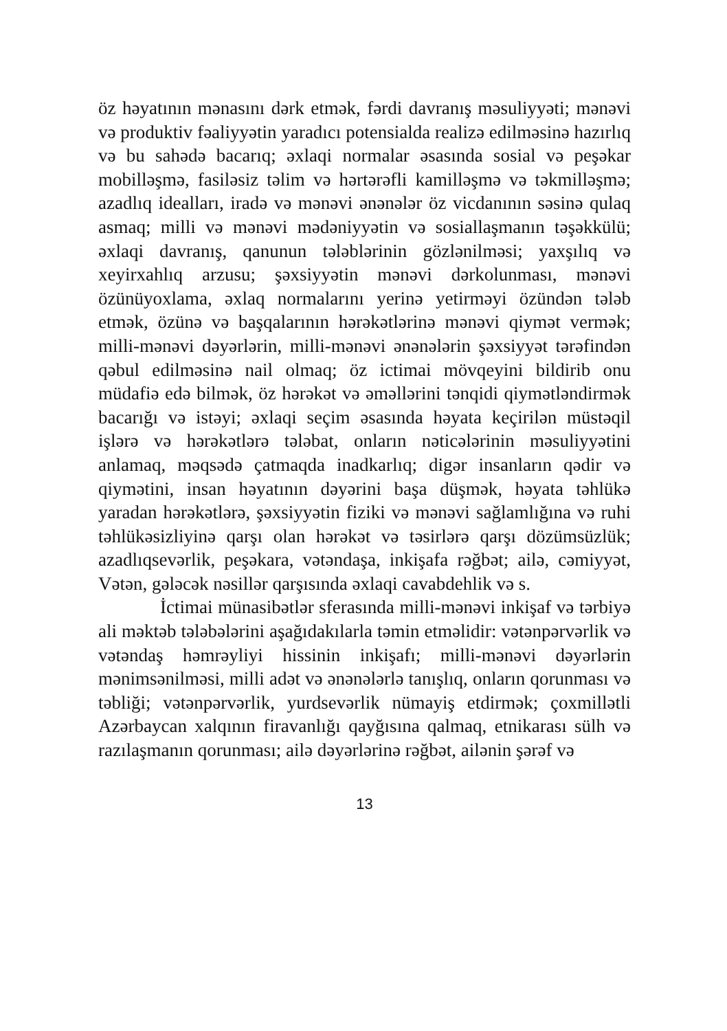öz həyatının mənasını dərk etmək, fərdi davranış məsuliyyəti; mənəvi və produktiv fəaliyyətin yaradıcı potensialda realizə edilməsinə hazırlıq və bu sahədə bacarıq; əxlaqi normalar əsasında sosial və peşəkar mobilləşmə, fasiləsiz təlim və hərtərəfli kamilləşmə və təkmilləşmə; azadlıq idealları, iradə və mənəvi ənənələr öz vicdanının səsinə qulaq asmaq; milli və mənəvi mədəniyyətin və sosiallaşmanın təşəkkülü; əxlaqi davranış, qanunun tələblərinin gözlənilməsi; yaxşılıq və xeyirxahlıq arzusu; şəxsiyyətin mənəvi dərkolunması, mənəvi özünüyoxlama, əxlaq normalarını yerinə yetirməyi özündən tələb etmək, özünə və başqalarının hərəkətlərinə mənəvi qiymət vermək; milli-mənəvi dəyərlərin, milli-mənəvi ənənələrin şəxsiyyət tərəfindən qəbul edilməsinə nail olmaq; öz ictimai mövqeyini bildirib onu müdafiə edə bilmək, öz hərəkət və əməllərini tənqidi qiymətləndirmək bacarığı və istəyi; əxlaqi seçim əsasında həyata keçirilən müstəqil işlərə və hərəkətlərə tələbat, onların nəticələrinin məsuliyyətini anlamaq, məqsədə çatmaqda inadkarlıq; digər insanların qədir və qiymətini, insan həyatının dəyərini başa düşmək, həyata təhlükə yaradan hərəkətlərə, şəxsiyyətin fiziki və mənəvi sağlamlığına və ruhi təhlükəsizliyinə qarşı olan hərəkət və təsirlərə qarşı dözümsüzlük; azadlıqsevərlik, peşəkara, vətəndaşa, inkişafa rəğbət; ailə, cəmiyyət, Vətən, gələcək nəsillər qarşısında əxlaqi cavabdehlik və s.
İctimai münasibətlər sferasında milli-mənəvi inkişaf və tərbiyə ali məktəb tələbələrini aşağıdakılarla təmin etməlidir: vətənpərvərlik və vətəndaş həmrəyliyi hissinin inkişafı; milli-mənəvi dəyərlərin mənimsənilməsi, milli adət və ənənələrlə tanışlıq, onların qorunması və təbliği; vətənpərvərlik, yurdsevərlik nümayiş etdirmək; çoxmillətli Azərbaycan xalqının firavanlığı qayğısına qalmaq, etnikarası sülh və razılaşmanın qorunması; ailə dəyərlərinə rəğbət, ailənin şərəf və
13